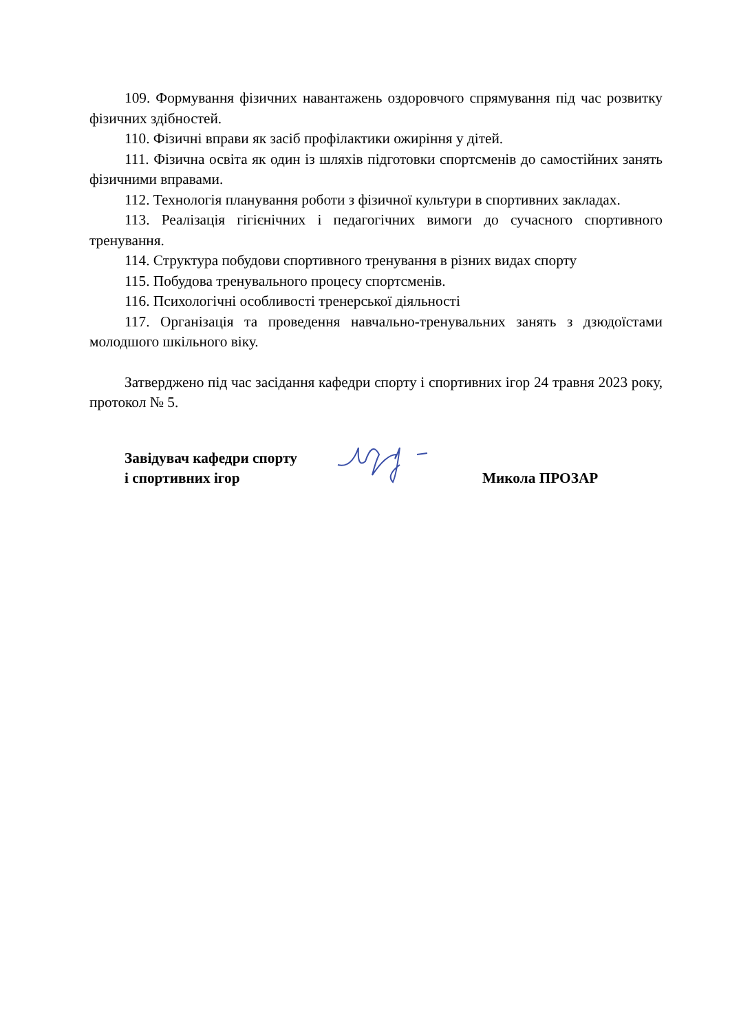109. Формування фізичних навантажень оздоровчого спрямування під час розвитку фізичних здібностей.
110. Фізичні вправи як засіб профілактики ожиріння у дітей.
111. Фізична освіта як один із шляхів підготовки спортсменів до самостійних занять фізичними вправами.
112. Технологія планування роботи з фізичної культури в спортивних закладах.
113. Реалізація гігієнічних і педагогічних вимоги до сучасного спортивного тренування.
114. Структура побудови спортивного тренування в різних видах спорту
115. Побудова тренувального процесу спортсменів.
116. Психологічні особливості тренерської діяльності
117. Організація та проведення навчально-тренувальних занять з дзюдоїстами молодшого шкільного віку.
Затверджено під час засідання кафедри спорту і спортивних ігор 24 травня 2023 року, протокол № 5.
Завідувач кафедри спорту
і спортивних ігор
Микола ПРОЗАР